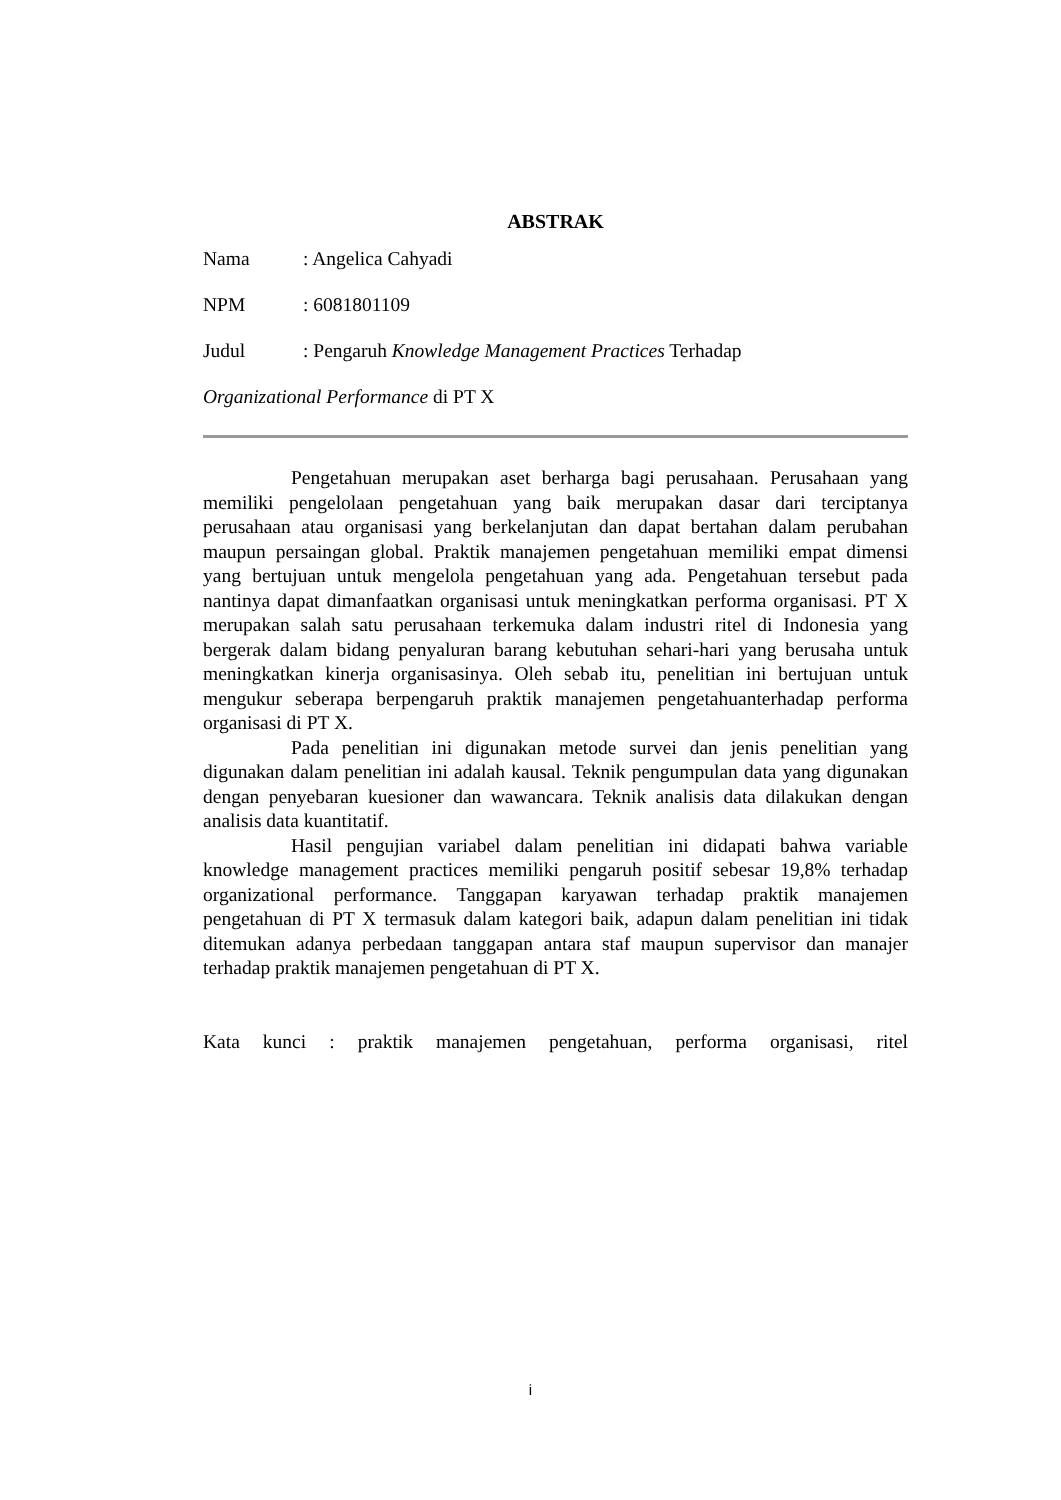ABSTRAK
Nama: Angelica Cahyadi
NPM: 6081801109
Judul: Pengaruh Knowledge Management Practices Terhadap
Organizational Performance di PT X
Pengetahuan merupakan aset berharga bagi perusahaan. Perusahaan yang memiliki pengelolaan pengetahuan yang baik merupakan dasar dari terciptanya perusahaan atau organisasi yang berkelanjutan dan dapat bertahan dalam perubahan maupun persaingan global. Praktik manajemen pengetahuan memiliki empat dimensi yang bertujuan untuk mengelola pengetahuan yang ada. Pengetahuan tersebut pada nantinya dapat dimanfaatkan organisasi untuk meningkatkan performa organisasi. PT X merupakan salah satu perusahaan terkemuka dalam industri ritel di Indonesia yang bergerak dalam bidang penyaluran barang kebutuhan sehari-hari yang berusaha untuk meningkatkan kinerja organisasinya. Oleh sebab itu, penelitian ini bertujuan untuk mengukur seberapa berpengaruh praktik manajemen pengetahuanterhadap performa organisasi di PT X.
Pada penelitian ini digunakan metode survei dan jenis penelitian yang digunakan dalam penelitian ini adalah kausal. Teknik pengumpulan data yang digunakan dengan penyebaran kuesioner dan wawancara. Teknik analisis data dilakukan dengan analisis data kuantitatif.
Hasil pengujian variabel dalam penelitian ini didapati bahwa variable knowledge management practices memiliki pengaruh positif sebesar 19,8% terhadap organizational performance. Tanggapan karyawan terhadap praktik manajemen pengetahuan di PT X termasuk dalam kategori baik, adapun dalam penelitian ini tidak ditemukan adanya perbedaan tanggapan antara staf maupun supervisor dan manajer terhadap praktik manajemen pengetahuan di PT X.
Kata kunci : praktik manajemen pengetahuan, performa organisasi, ritel
i